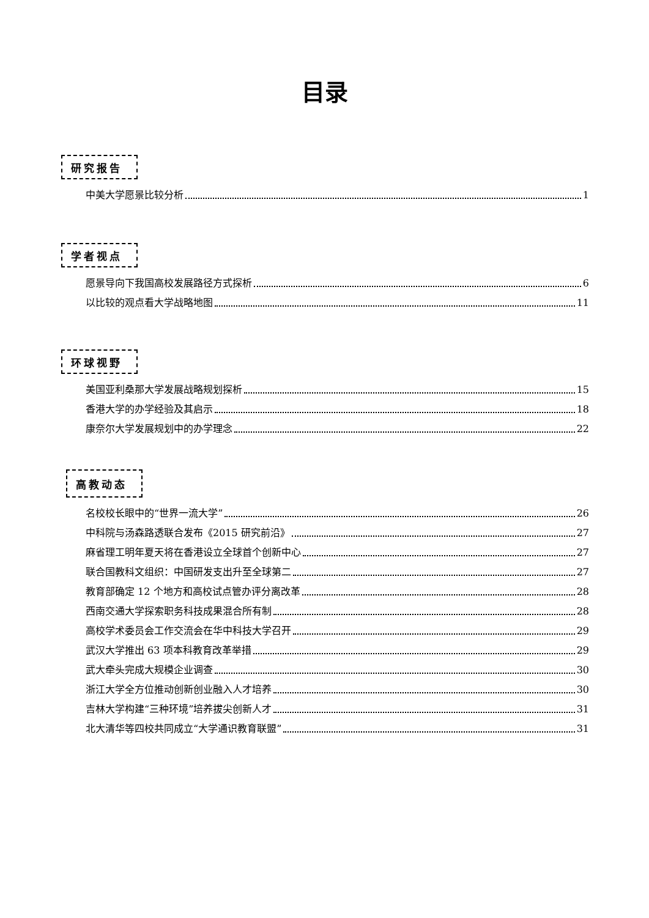目录
研究报告
中美大学愿景比较分析 1
学者视点
愿景导向下我国高校发展路径方式探析 6
以比较的观点看大学战略地图 11
环球视野
美国亚利桑那大学发展战略规划探析 15
香港大学的办学经验及其启示 18
康奈尔大学发展规划中的办学理念 22
高教动态
名校校长眼中的“世界一流大学” 26
中科院与汤森路透联合发布《2015 研究前沿》 27
麻省理工明年夏天将在香港设立全球首个创新中心 27
联合国教科文组织：中国研发支出升至全球第二 27
教育部确定 12 个地方和高校试点管办评分离改革 28
西南交通大学探索职务科技成果混合所有制 28
高校学术委员会工作交流会在华中科技大学召开 29
武汉大学推出 63 项本科教育改革举措 29
武大牵头完成大规模企业调查 30
浙江大学全方位推动创新创业融入人才培养 30
吉林大学构建“三种环境”培养拔尖创新人才 31
北大清华等四校共同成立“大学通识教育联盟” 31